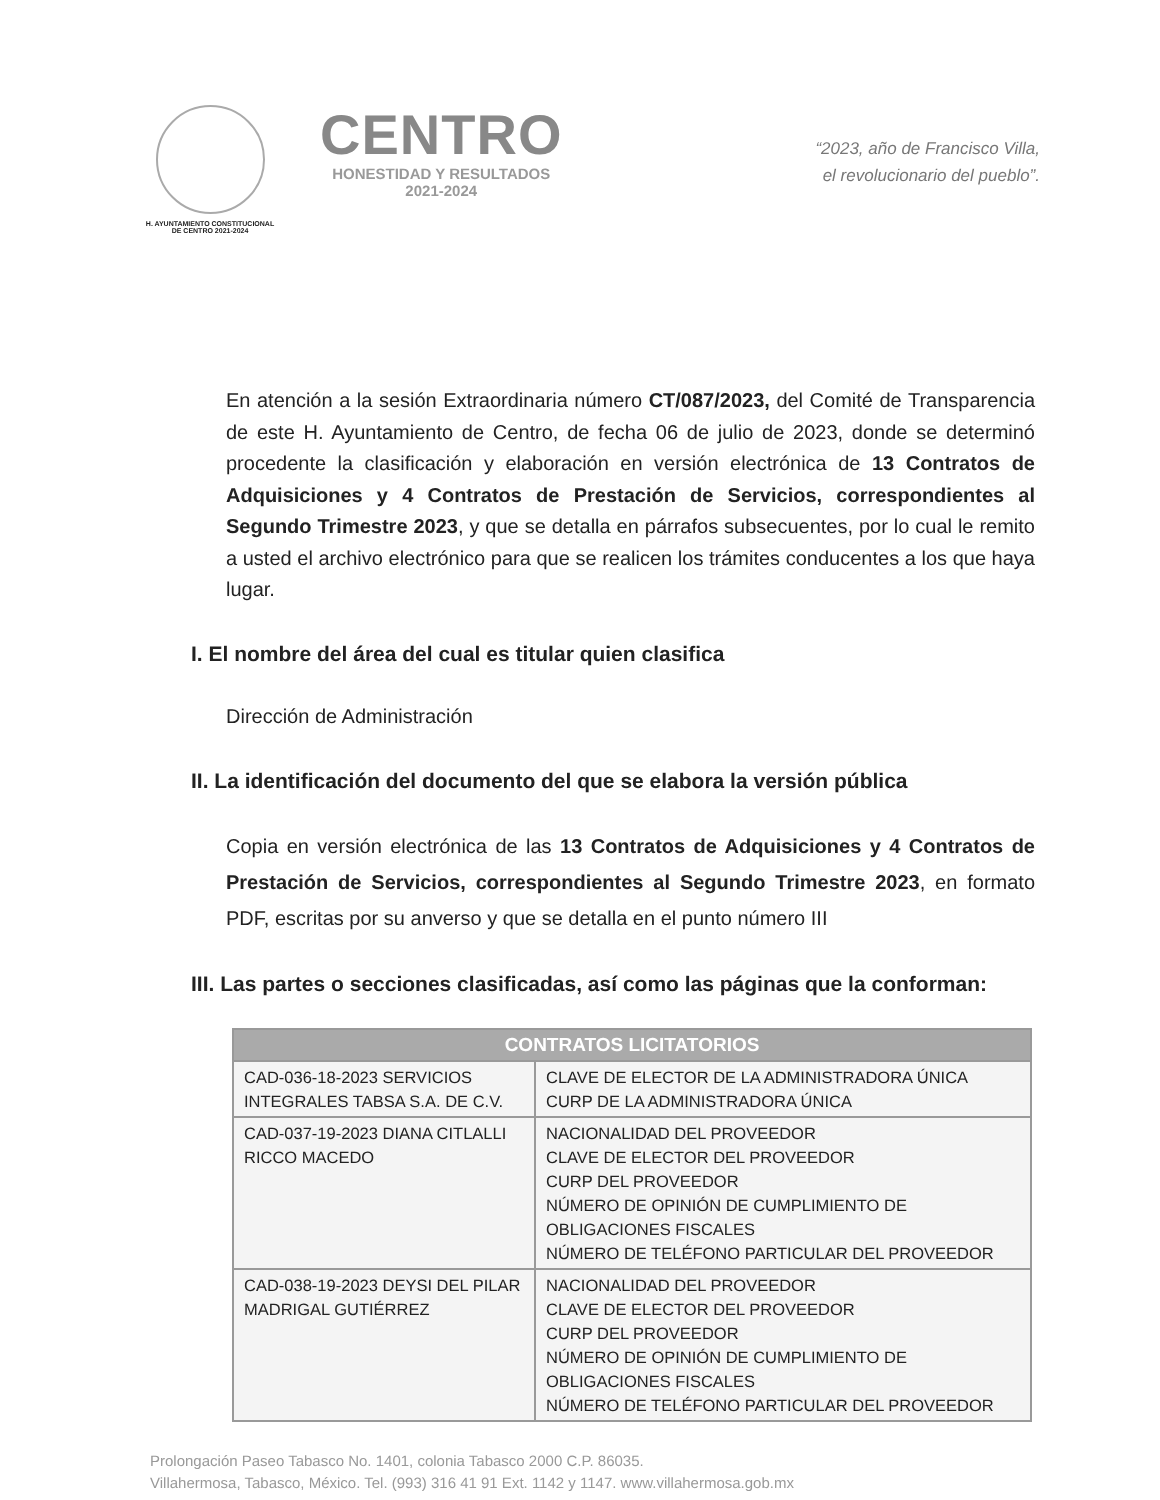H. AYUNTAMIENTO CONSTITUCIONAL
DE CENTRO 2021-2024
CENTRO
HONESTIDAD Y RESULTADOS
2021-2024
“2023, año de Francisco Villa,
el revolucionario del pueblo”.
En atención a la sesión Extraordinaria número CT/087/2023, del Comité de Transparencia de este H. Ayuntamiento de Centro, de fecha 06 de julio de 2023, donde se determinó procedente la clasificación y elaboración en versión electrónica de 13 Contratos de Adquisiciones y 4 Contratos de Prestación de Servicios, correspondientes al Segundo Trimestre 2023, y que se detalla en párrafos subsecuentes, por lo cual le remito a usted el archivo electrónico para que se realicen los trámites conducentes a los que haya lugar.
I. El nombre del área del cual es titular quien clasifica
Dirección de Administración
II. La identificación del documento del que se elabora la versión pública
Copia en versión electrónica de las 13 Contratos de Adquisiciones y 4 Contratos de Prestación de Servicios, correspondientes al Segundo Trimestre 2023, en formato PDF, escritas por su anverso y que se detalla en el punto número III
III. Las partes o secciones clasificadas, así como las páginas que la conforman:
| CONTRATOS LICITATORIOS | |
| --- | --- |
| CAD-036-18-2023 SERVICIOS INTEGRALES TABSA S.A. DE C.V. | CLAVE DE ELECTOR DE LA ADMINISTRADORA ÚNICA CURP DE LA ADMINISTRADORA ÚNICA |
| CAD-037-19-2023 DIANA CITLALLI RICCO MACEDO | NACIONALIDAD DEL PROVEEDOR CLAVE DE ELECTOR DEL PROVEEDOR CURP DEL PROVEEDOR NÚMERO DE OPINIÓN DE CUMPLIMIENTO DE OBLIGACIONES FISCALES NÚMERO DE TELÉFONO PARTICULAR DEL PROVEEDOR |
| CAD-038-19-2023 DEYSI DEL PILAR MADRIGAL GUTIÉRREZ | NACIONALIDAD DEL PROVEEDOR CLAVE DE ELECTOR DEL PROVEEDOR CURP DEL PROVEEDOR NÚMERO DE OPINIÓN DE CUMPLIMIENTO DE OBLIGACIONES FISCALES NÚMERO DE TELÉFONO PARTICULAR DEL PROVEEDOR |
Prolongación Paseo Tabasco No. 1401, colonia Tabasco 2000 C.P. 86035.
Villahermosa, Tabasco, México. Tel. (993) 316 41 91 Ext. 1142 y 1147. www.villahermosa.gob.mx